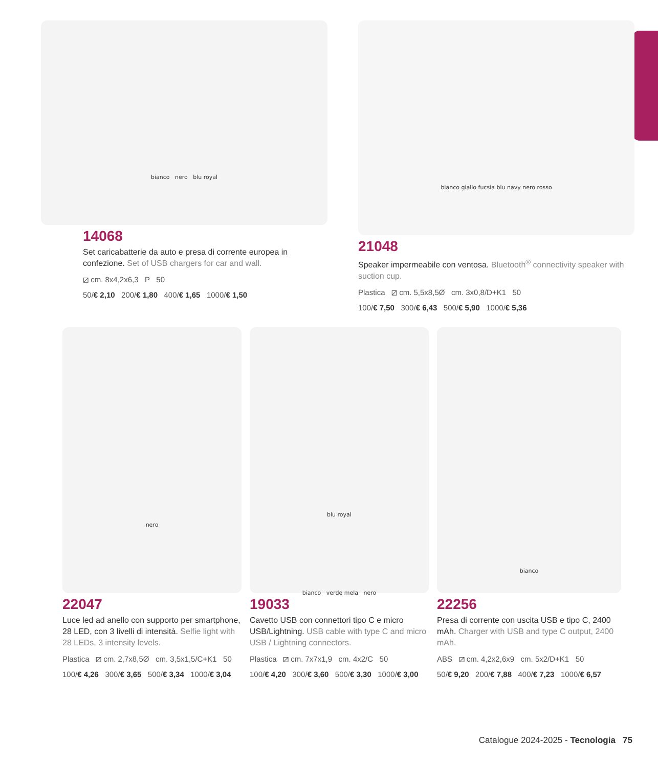bianco nero blu royal
14068
Set caricabatterie da auto e presa di corrente europea in confezione. Set of USB chargers for car and wall.
⧄ cm. 8x4,2x6,3 P 50
50/€ 2,10 200/€ 1,80 400/€ 1,65 1000/€ 1,50
bianco giallo fucsia blu navy nero rosso
21048
Speaker impermeabile con ventosa. Bluetooth<sup>®</sup> connectivity speaker with suction cup.
Plastica ⧄ cm. 5,5x8,5Ø cm. 3x0,8/D+K1 50
100/€ 7,50 300/€ 6,43 500/€ 5,90 1000/€ 5,36
nero
22047
Luce led ad anello con supporto per smartphone, 28 LED, con 3 livelli di intensità. Selfie light with 28 LEDs, 3 intensity levels.
Plastica ⧄ cm. 2,7x8,5Ø cm. 3,5x1,5/C+K1 50
100/€ 4,26 300/€ 3,65 500/€ 3,34 1000/€ 3,04
blu royal
bianco verde mela nero
19033
Cavetto USB con connettori tipo C e micro USB/Lightning. USB cable with type C and micro USB / Lightning connectors.
Plastica ⧄ cm. 7x7x1,9 cm. 4x2/C 50
100/€ 4,20 300/€ 3,60 500/€ 3,30 1000/€ 3,00
bianco
22256
Presa di corrente con uscita USB e tipo C, 2400 mAh. Charger with USB and type C output, 2400 mAh.
ABS ⧄ cm. 4,2x2,6x9 cm. 5x2/D+K1 50
50/€ 9,20 200/€ 7,88 400/€ 7,23 1000/€ 6,57
Catalogue 2024-2025 - Tecnologia 75